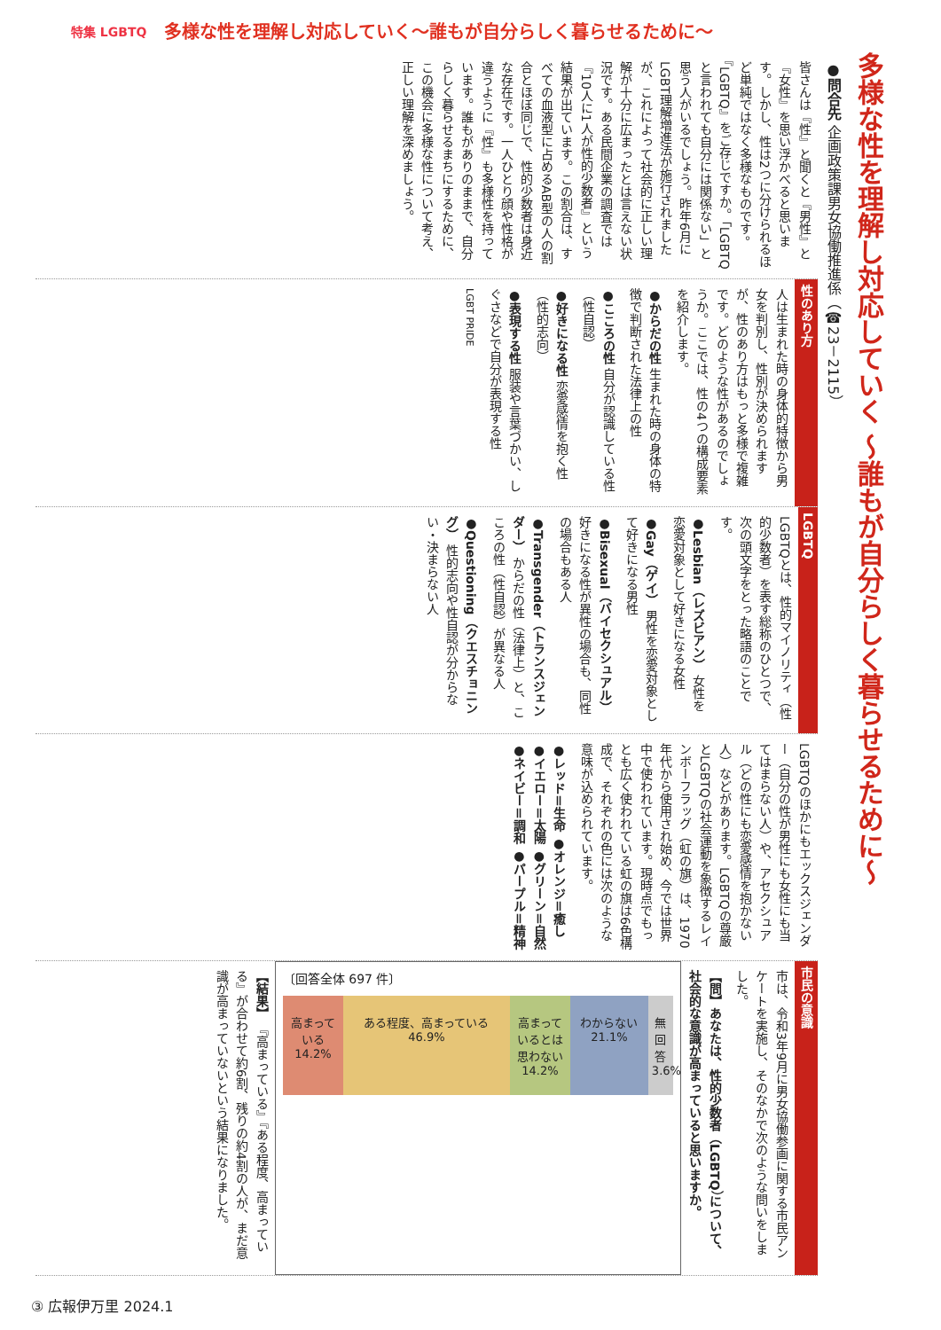特集 LGBTQ 多様な性を理解し対応していく～誰もが自分らしく暮らせるために～
多様な性を理解し対応していく ～誰もが自分らしく暮らせるために～
●問合先 企画政策課男女協働推進係（☎23－2115）
皆さんは『性』と聞くと『男性』と『女性』を思い浮かべると思います。しかし、性は2つに分けられるほど単純ではなく多様なものです。『LGBTQ』をご存じですか。「LGBTQと言われても自分には関係ない」と思う人がいるでしょう。昨年6月にLGBT理解増進法が施行されましたが、これによって社会的に正しい理解が十分に広まったとは言えない状況です。ある民間企業の調査では『10人に1人が性的少数者』という結果が出ています。この割合は、すべての血液型に占めるAB型の人の割合とほぼ同じで、性的少数者は身近な存在です。一人ひとり顔や性格が違うように『性』も多様性を持っています。誰もがありのままで、自分らしく暮らせるまちにするために、この機会に多様な性について考え、正しい理解を深めましょう。
性のあり方
人は生まれた時の身体的特徴から男女を判別し、性別が決められますが、性のあり方はもっと多様で複雑です。どのような性があるのでしょうか。ここでは、性の4つの構成要素を紹介します。
●からだの性 生まれた時の身体の特徴で判断された法律上の性
●こころの性 自分が認識している性（性自認）
●好きになる性 恋愛感情を抱く性（性的志向）
●表現する性 服装や言葉づかい、しぐさなどで自分が表現する性
LGBT PRIDE
LGBTQ
LGBTQとは、性的マイノリティ（性的少数者）を表す総称のひとつで、次の頭文字をとった略語のことです。
●Lesbian（レズビアン） 女性を恋愛対象として好きになる女性
●Gay（ゲイ） 男性を恋愛対象として好きになる男性
●Bisexual（バイセクシュアル） 好きになる性が異性の場合も、同性の場合もある人
●Transgender（トランスジェンダー） からだの性（法律上）と、こころの性（性自認）が異なる人
●Questioning（クエスチョニング） 性的志向や性自認が分からない・決まらない人
LGBTQのほかにもエックスジェンダー（自分の性が男性にも女性にも当てはまらない人）や、アセクシュアル（どの性にも恋愛感情を抱かない人）などがあります。LGBTQの尊厳とLGBTQの社会運動を象徴するレインボーフラッグ（虹の旗）は、1970年代から使用され始め、今では世界中で使われています。現時点でもっとも広く使われている虹の旗は6色構成で、それぞれの色には次のような意味が込められています。
●レッド＝生命 ●オレンジ＝癒し ●イエロー＝太陽 ●グリーン＝自然 ●ネイビー＝調和 ●パープル＝精神
市民の意識
市は、令和3年9月に男女協働参画に関する市民アンケートを実施し、そのなかで次のような問いをしました。
【問】あなたは、性的少数者（LGBTQ）について、社会的な意識が高まっていると思いますか。
〔回答全体 697 件〕
高まっている 14.2%
ある程度、高まっている 46.9%
高まっているとは思わない 14.2%
わからない 21.1%
無回答 3.6%
【結果】 『高まっている』『ある程度、高まっている』が合わせて約6割、残りの約4割の人が、まだ意識が高まっていないという結果になりました。
③ 広報伊万里 2024.1